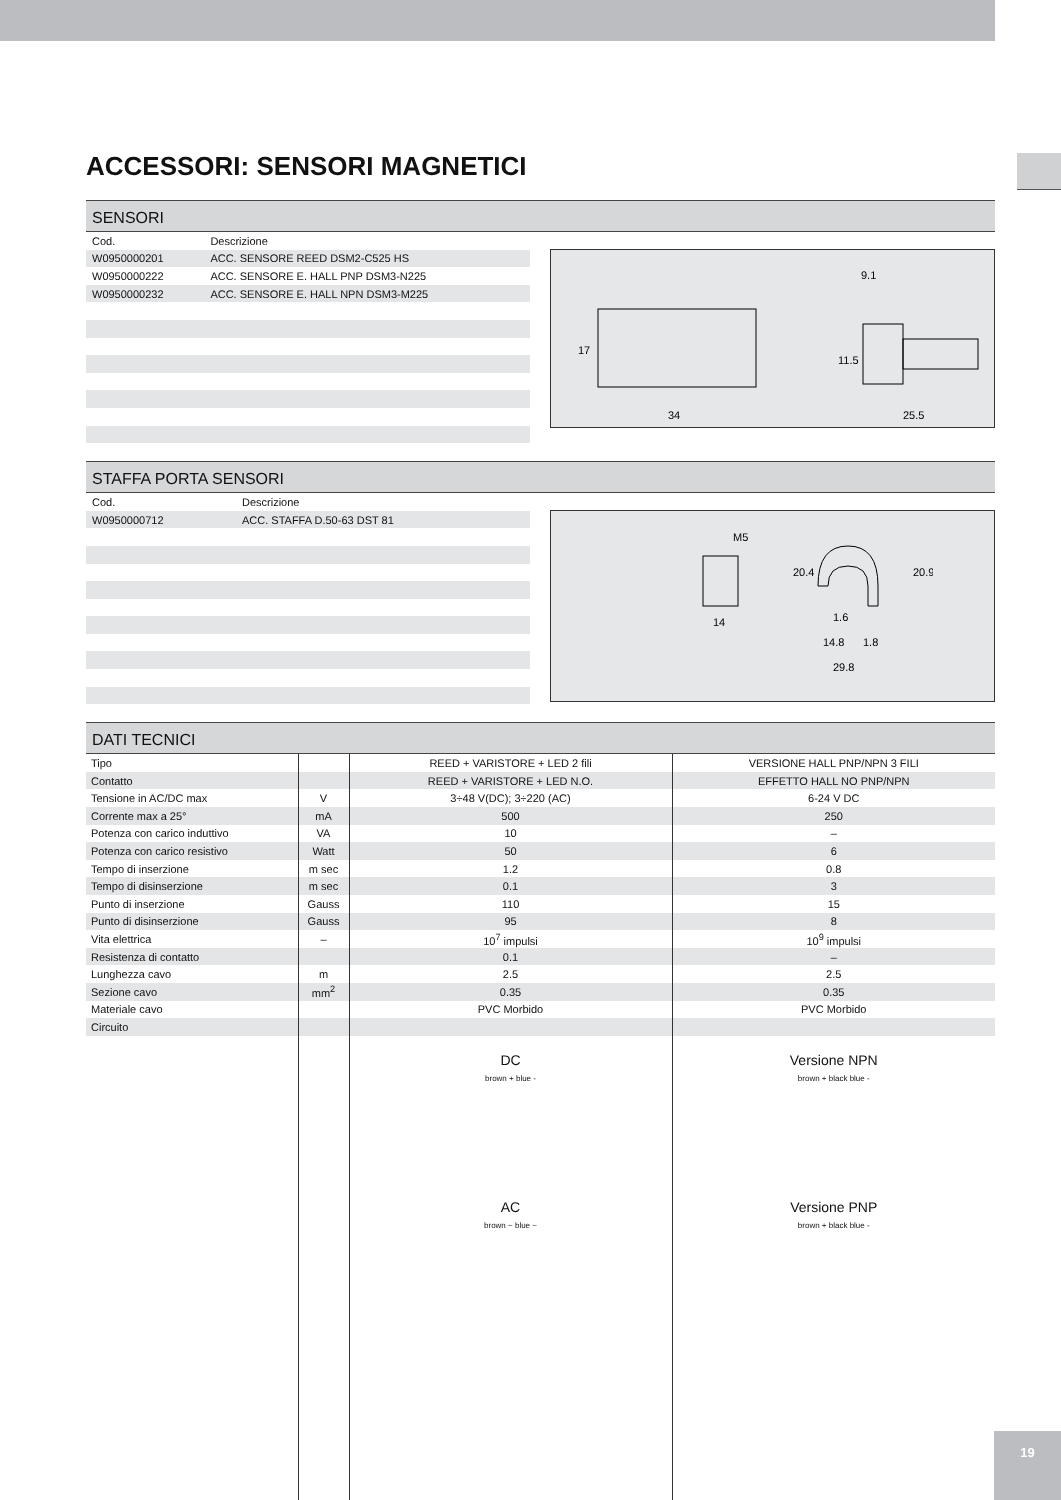ACCESSORI: SENSORI MAGNETICI
SENSORI
| Cod. | Descrizione |
| --- | --- |
| W0950000201 | ACC. SENSORE REED DSM2-C525 HS |
| W0950000222 | ACC. SENSORE E. HALL PNP DSM3-N225 |
| W0950000232 | ACC. SENSORE E. HALL NPN DSM3-M225 |
9.1
34
25.5
17
11.5
STAFFA PORTA SENSORI
| Cod. | Descrizione |
| --- | --- |
| W0950000712 | ACC. STAFFA D.50-63 DST 81 |
M5
14
1.6
14.8
1.8
29.8
20.4
20.9
DATI TECNICI
| Tipo | | REED + VARISTORE + LED 2 fili | VERSIONE HALL PNP/NPN 3 FILI |
| Contatto | | REED + VARISTORE + LED N.O. | EFFETTO HALL NO PNP/NPN |
| Tensione in AC/DC max | V | 3÷48 V(DC); 3÷220 (AC) | 6-24 V DC |
| Corrente max a 25° | mA | 500 | 250 |
| Potenza con carico induttivo | VA | 10 | – |
| Potenza con carico resistivo | Watt | 50 | 6 |
| Tempo di inserzione | m sec | 1.2 | 0.8 |
| Tempo di disinserzione | m sec | 0.1 | 3 |
| Punto di inserzione | Gauss | 110 | 15 |
| Punto di disinserzione | Gauss | 95 | 8 |
| Vita elettrica | – | 10<sup>7</sup> impulsi | 10<sup>9</sup> impulsi |
| Resistenza di contatto | | 0.1 | – |
| Lunghezza cavo | m | 2.5 | 2.5 |
| Sezione cavo | mm<sup>2</sup> | 0.35 | 0.35 |
| Materiale cavo | | PVC Morbido | PVC Morbido |
| Circuito | | | |
| | | DC brown + blue - AC brown ~ blue ~ | Versione NPN brown + black blue - Versione PNP brown + black blue - |
19